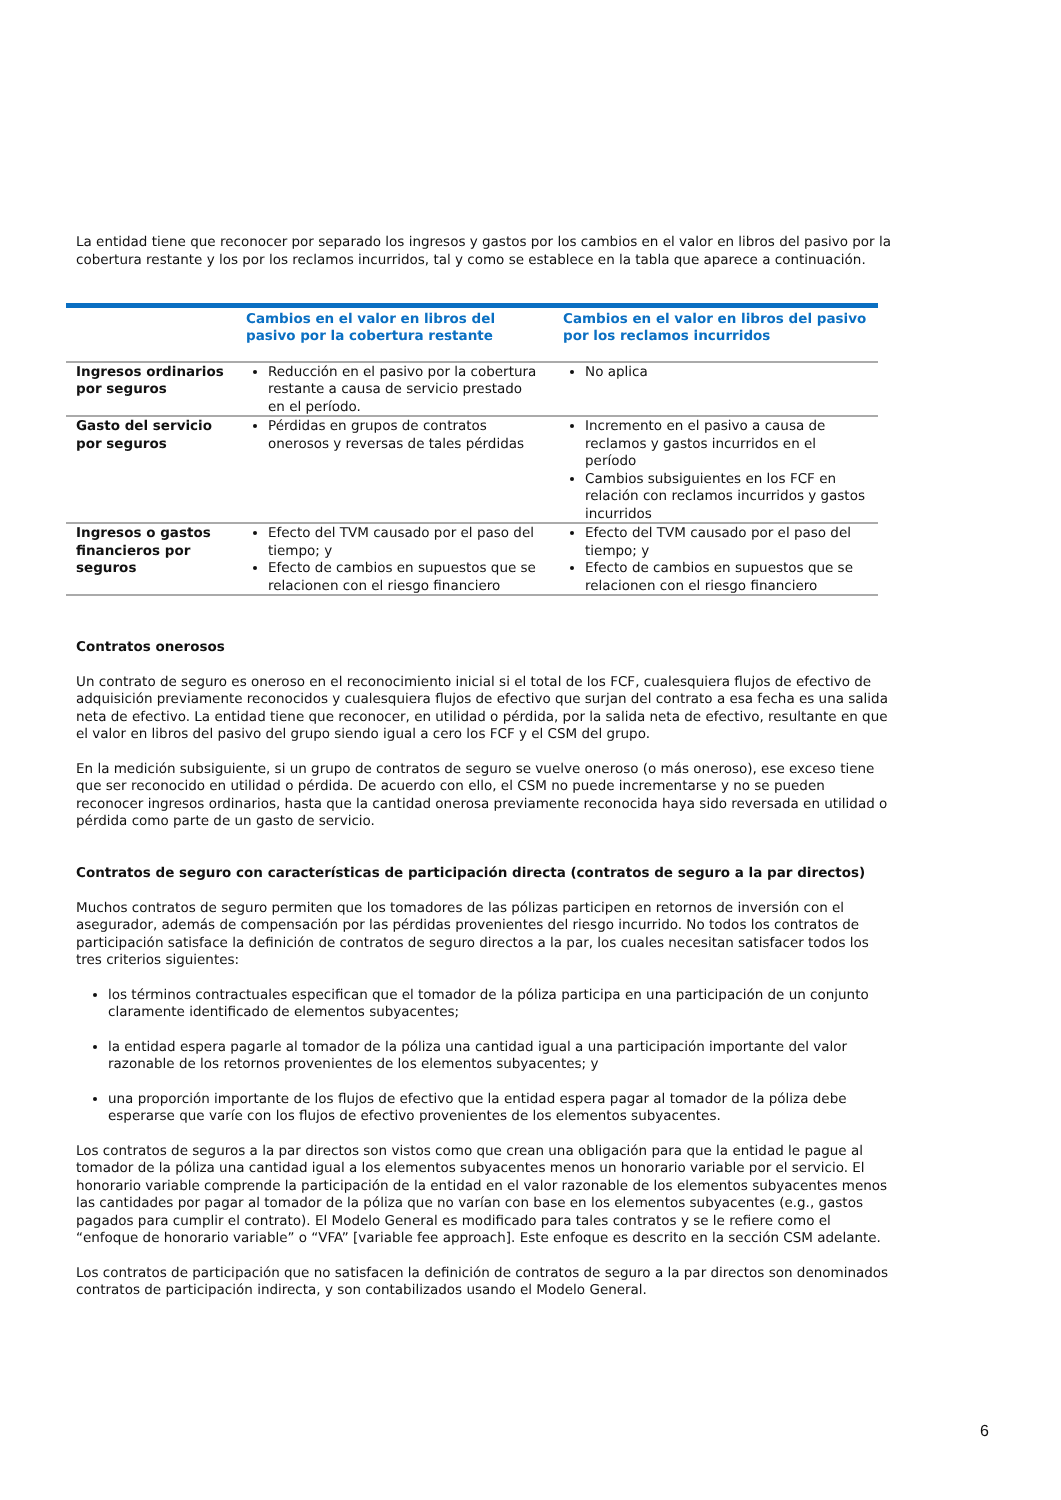La entidad tiene que reconocer por separado los ingresos y gastos por los cambios en el valor en libros del pasivo por la cobertura restante y los por los reclamos incurridos, tal y como se establece en la tabla que aparece a continuación.
| | Cambios en el valor en libros del pasivo por la cobertura restante | Cambios en el valor en libros del pasivo por los reclamos incurridos |
| --- | --- | --- |
| Ingresos ordinarios por seguros | Reducción en el pasivo por la cobertura restante a causa de servicio prestado en el período. | No aplica |
| Gasto del servicio por seguros | Pérdidas en grupos de contratos onerosos y reversas de tales pérdidas | Incremento en el pasivo a causa de reclamos y gastos incurridos en el período Cambios subsiguientes en los FCF en relación con reclamos incurridos y gastos incurridos |
| Ingresos o gastos financieros por seguros | Efecto del TVM causado por el paso del tiempo; y Efecto de cambios en supuestos que se relacionen con el riesgo financiero | Efecto del TVM causado por el paso del tiempo; y Efecto de cambios en supuestos que se relacionen con el riesgo financiero |
Contratos onerosos
Un contrato de seguro es oneroso en el reconocimiento inicial si el total de los FCF, cualesquiera flujos de efectivo de adquisición previamente reconocidos y cualesquiera flujos de efectivo que surjan del contrato a esa fecha es una salida neta de efectivo. La entidad tiene que reconocer, en utilidad o pérdida, por la salida neta de efectivo, resultante en que el valor en libros del pasivo del grupo siendo igual a cero los FCF y el CSM del grupo.
En la medición subsiguiente, si un grupo de contratos de seguro se vuelve oneroso (o más oneroso), ese exceso tiene que ser reconocido en utilidad o pérdida. De acuerdo con ello, el CSM no puede incrementarse y no se pueden reconocer ingresos ordinarios, hasta que la cantidad onerosa previamente reconocida haya sido reversada en utilidad o pérdida como parte de un gasto de servicio.
Contratos de seguro con características de participación directa (contratos de seguro a la par directos)
Muchos contratos de seguro permiten que los tomadores de las pólizas participen en retornos de inversión con el asegurador, además de compensación por las pérdidas provenientes del riesgo incurrido. No todos los contratos de participación satisface la definición de contratos de seguro directos a la par, los cuales necesitan satisfacer todos los tres criterios siguientes:
los términos contractuales especifican que el tomador de la póliza participa en una participación de un conjunto claramente identificado de elementos subyacentes;
la entidad espera pagarle al tomador de la póliza una cantidad igual a una participación importante del valor razonable de los retornos provenientes de los elementos subyacentes; y
una proporción importante de los flujos de efectivo que la entidad espera pagar al tomador de la póliza debe esperarse que varíe con los flujos de efectivo provenientes de los elementos subyacentes.
Los contratos de seguros a la par directos son vistos como que crean una obligación para que la entidad le pague al tomador de la póliza una cantidad igual a los elementos subyacentes menos un honorario variable por el servicio. El honorario variable comprende la participación de la entidad en el valor razonable de los elementos subyacentes menos las cantidades por pagar al tomador de la póliza que no varían con base en los elementos subyacentes (e.g., gastos pagados para cumplir el contrato). El Modelo General es modificado para tales contratos y se le refiere como el “enfoque de honorario variable” o “VFA” [variable fee approach]. Este enfoque es descrito en la sección CSM adelante.
Los contratos de participación que no satisfacen la definición de contratos de seguro a la par directos son denominados contratos de participación indirecta, y son contabilizados usando el Modelo General.
6